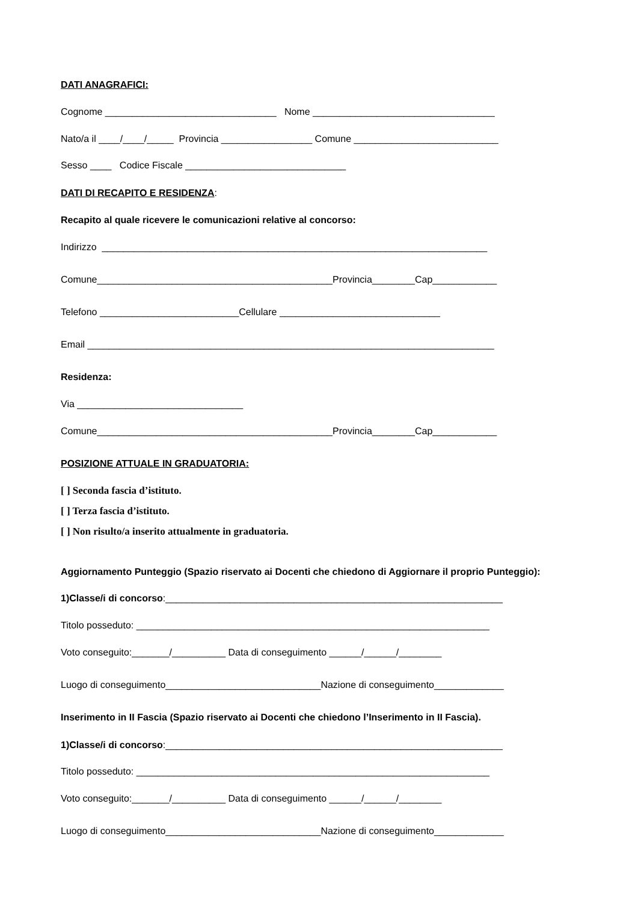DATI ANAGRAFICI:
Cognome ________________________________ Nome __________________________________
Nato/a il ____/____/_____ Provincia _________________ Comune ___________________________
Sesso ____ Codice Fiscale ______________________________
DATI DI RECAPITO E RESIDENZA:
Recapito al quale ricevere le comunicazioni relative al concorso:
Indirizzo ________________________________________________________________________
Comune____________________________________________Provincia________Cap____________
Telefono __________________________Cellulare ______________________________
Email ____________________________________________________________________________
Residenza:
Via _______________________________
Comune____________________________________________Provincia________Cap____________
POSIZIONE ATTUALE IN GRADUATORIA:
[ ] Seconda fascia d’istituto.
[ ] Terza fascia d’istituto.
[ ] Non risulto/a inserito attualmente in graduatoria.
Aggiornamento Punteggio (Spazio riservato ai Docenti che chiedono di Aggiornare il proprio Punteggio):
1)Classe/i di concorso:_______________________________________________________________
Titolo posseduto: __________________________________________________________________
Voto conseguito:_______/__________ Data di conseguimento ______/______/________
Luogo di conseguimento_____________________________Nazione di conseguimento_____________
Inserimento in II Fascia (Spazio riservato ai Docenti che chiedono l’Inserimento in II Fascia).
1)Classe/i di concorso:_______________________________________________________________
Titolo posseduto: __________________________________________________________________
Voto conseguito:_______/__________ Data di conseguimento ______/______/________
Luogo di conseguimento_____________________________Nazione di conseguimento_____________